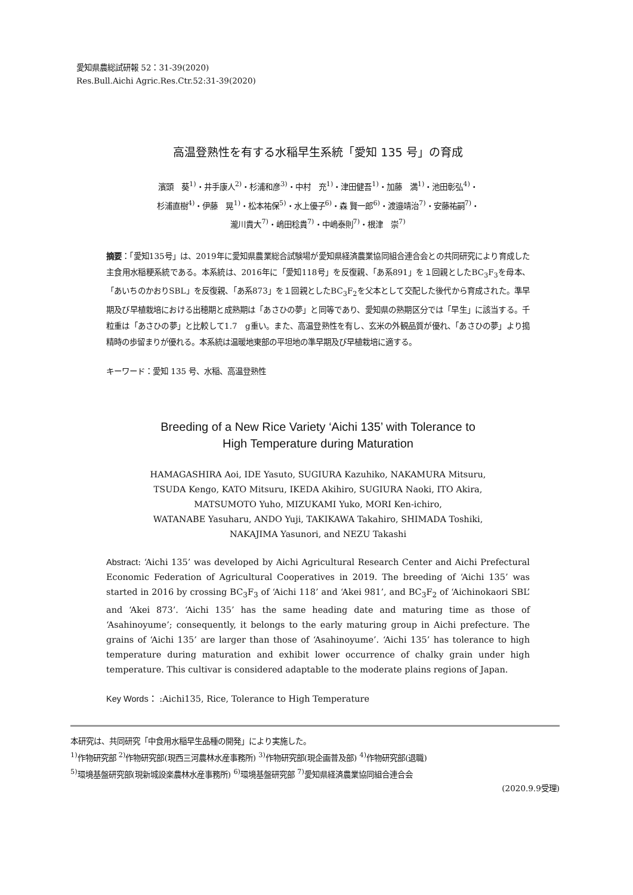愛知県農総試研報 52：31-39(2020)
Res.Bull.Aichi Agric.Res.Ctr.52:31-39(2020)
高温登熟性を有する水稲早生系統「愛知 135 号」の育成
濱頭　葵<sup>1)</sup>・井手康人<sup>2)</sup>・杉浦和彦<sup>3)</sup>・中村　充<sup>1)</sup>・津田健吾<sup>1)</sup>・加藤　満<sup>1)</sup>・池田彰弘<sup>4)</sup>・
杉浦直樹<sup>4)</sup>・伊藤　晃<sup>1)</sup>・松本祐保<sup>5)</sup>・水上優子<sup>6)</sup>・森 賢一郎<sup>6)</sup>・渡邉靖治<sup>7)</sup>・安藤祐嗣<sup>7)</sup>・
瀧川貴大<sup>7)</sup>・嶋田稔貴<sup>7)</sup>・中嶋泰則<sup>7)</sup>・根津　崇<sup>7)</sup>
摘要：「愛知135号」は、2019年に愛知県農業総合試験場が愛知県経済農業協同組合連合会との共同研究により育成した主食用水稲粳系統である。本系統は、2016年に「愛知118号」を反復親、「あ系891」を１回親としたBC<sub>3</sub>F<sub>3</sub>を母本、「あいちのかおりSBL」を反復親、「あ系873」を１回親としたBC<sub>3</sub>F<sub>2</sub>を父本として交配した後代から育成された。準早期及び早植栽培における出穂期と成熟期は「あさひの夢」と同等であり、愛知県の熟期区分では「早生」に該当する。千粒重は「あさひの夢」と比較して1.7　g重い。また、高温登熟性を有し、玄米の外観品質が優れ、「あさひの夢」より搗精時の歩留まりが優れる。本系統は温暖地東部の平坦地の準早期及び早植栽培に適する。
キーワード：愛知 135 号、水稲、高温登熟性
Breeding of a New Rice Variety ‘Aichi 135’ with Tolerance to
High Temperature during Maturation
HAMAGASHIRA Aoi, IDE Yasuto, SUGIURA Kazuhiko, NAKAMURA Mitsuru,
TSUDA Kengo, KATO Mitsuru, IKEDA Akihiro, SUGIURA Naoki, ITO Akira,
MATSUMOTO Yuho, MIZUKAMI Yuko, MORI Ken-ichiro,
WATANABE Yasuharu, ANDO Yuji, TAKIKAWA Takahiro, SHIMADA Toshiki,
NAKAJIMA Yasunori, and NEZU Takashi
Abstract: ‘Aichi 135’ was developed by Aichi Agricultural Research Center and Aichi Prefectural Economic Federation of Agricultural Cooperatives in 2019. The breeding of ‘Aichi 135’ was started in 2016 by crossing BC<sub>3</sub>F<sub>3</sub> of ‘Aichi 118’ and ‘Akei 981’, and BC<sub>3</sub>F<sub>2</sub> of ‘Aichinokaori SBL’ and ‘Akei 873’. ‘Aichi 135’ has the same heading date and maturing time as those of ‘Asahinoyume’; consequently, it belongs to the early maturing group in Aichi prefecture. The grains of ‘Aichi 135’ are larger than those of ‘Asahinoyume’. ‘Aichi 135’ has tolerance to high temperature during maturation and exhibit lower occurrence of chalky grain under high temperature. This cultivar is considered adaptable to the moderate plains regions of Japan.
Key Words： :Aichi135, Rice, Tolerance to High Temperature
本研究は、共同研究「中食用水稲早生品種の開発」により実施した。
<sup>1)</sup> 作物研究部 <sup>2)</sup>作物研究部(現西三河農林水産事務所) <sup>3)</sup>作物研究部(現企画普及部) <sup>4)</sup>作物研究部(退職)
<sup>5)</sup> 環境基盤研究部(現新城設楽農林水産事務所) <sup>6)</sup>環境基盤研究部 <sup>7)</sup>愛知県経済農業協同組合連合会
(2020.9.9受理)